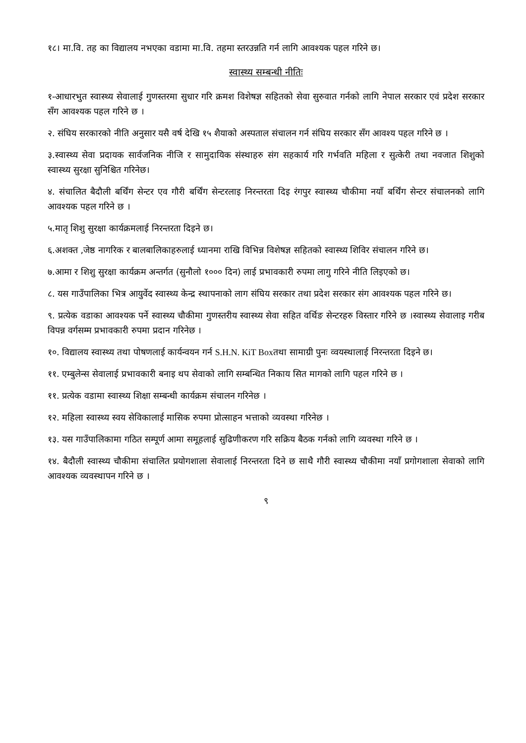१८। मा.वि. तह का विद्यालय नभएका वडामा मा.वि. तहमा स्तरउन्नति गर्न लागि आवश्यक पहल गरिने छ।
स्वास्थ्य सम्बन्धी नीतिः
१-आधारभुत स्वास्थ्य सेवालाई गुणस्तरमा सुधार गरि क्रमश विशेषज्ञ सहितको सेवा सुरुवात गर्नको लागि नेपाल सरकार एवं प्रदेश सरकार सँग आवश्यक पहल गरिने छ ।
२. संघिय सरकारको नीति अनुसार यसै वर्ष देखि १५ शैयाको अस्पताल संचालन गर्न संघिय सरकार सँग आवश्य पहल गरिने छ ।
३.स्वास्थ्य सेवा प्रदायक सार्वजनिक नीजि र सामुदायिक संस्थाहरु संग सहकार्य गरि गर्भवति महिला र सुत्केरी तथा नवजात शिशुको स्वास्थ्य सुरक्षा सुनिश्चित गरिनेछ।
४. संचालित बैदौली बर्थिंग सेन्टर एव गौरी बर्थिंग सेन्टरलाइ निरन्तरता दिइ रंगपुर स्वास्थ्य चौकीमा नयाँ बर्थिंग सेन्टर संचालनको लागि आवश्यक पहल गरिने छ ।
५.मातृ शिशु सुरक्षा कार्यक्रमलाई निरन्तरता दिइने छ।
६.अशक्त ,जेष्ठ नागरिक र बालबालिकाहरुलाई ध्यानमा राखि विभिन्न विशेषज्ञ सहितको स्वास्थ्य शिविर संचालन गरिने छ।
७.आमा र शिशु सुरक्षा कार्यक्रम अन्तर्गत (सुनौलो १००० दिन) लाई प्रभावकारी रुपमा लागु गरिने नीति लिइएको छ।
८. यस गाउँपालिका भित्र आयुर्वेद स्वास्थ्य केन्द्र स्थापनाको लाग संघिय सरकार तथा प्रदेश सरकार संग आवश्यक पहल गरिने छ।
९. प्रत्येक वडाका आवश्यक पर्ने स्वास्थ्य चौकीमा गुणस्तरीय स्वास्थ्य सेवा सहित वर्थिङ सेन्टरहरु विस्तार गरिने छ ।स्वास्थ्य सेवालाइ गरीब विपन्न वर्गसम्म प्रभावकारी रुपमा प्रदान गरिनेछ ।
१०. विद्यालय स्वास्थ्य तथा पोषणलाई कार्यन्वयन गर्न S.H.N. KiT Boxतथा सामाग्री पुनः व्वयस्थालाई निरन्तरता दिइने छ।
११. एम्बुलेन्स सेवालाई प्रभावकारी बनाइ थप सेवाको लागि सम्बन्धित निकाय सित मागको लागि पहल गरिने छ ।
११. प्रत्येक वडामा स्वास्थ्य शिक्षा सम्बन्धी कार्यक्रम संचालन गरिनेछ ।
१२. महिला स्वास्थ्य स्वय सेविकालाई मासिक रुपमा प्रोत्साहन भत्ताको व्यवस्था गरिनेछ ।
१३. यस गाउँपालिकामा गठित सम्पूर्ण आमा समूहलाई सुढिणीकरण गरि सक्रिय बैठक गर्नको लागि व्यवस्था गरिने छ ।
१४. बैदौली स्वास्थ्य चौकीमा संचालित प्रयोगशाला सेवालाई निरन्तरता दिने छ साथै गौरी स्वास्थ्य चौकीमा नयाँ प्रगोगशाला सेवाको लागि आवश्यक व्यवस्थापन गरिने छ ।
९